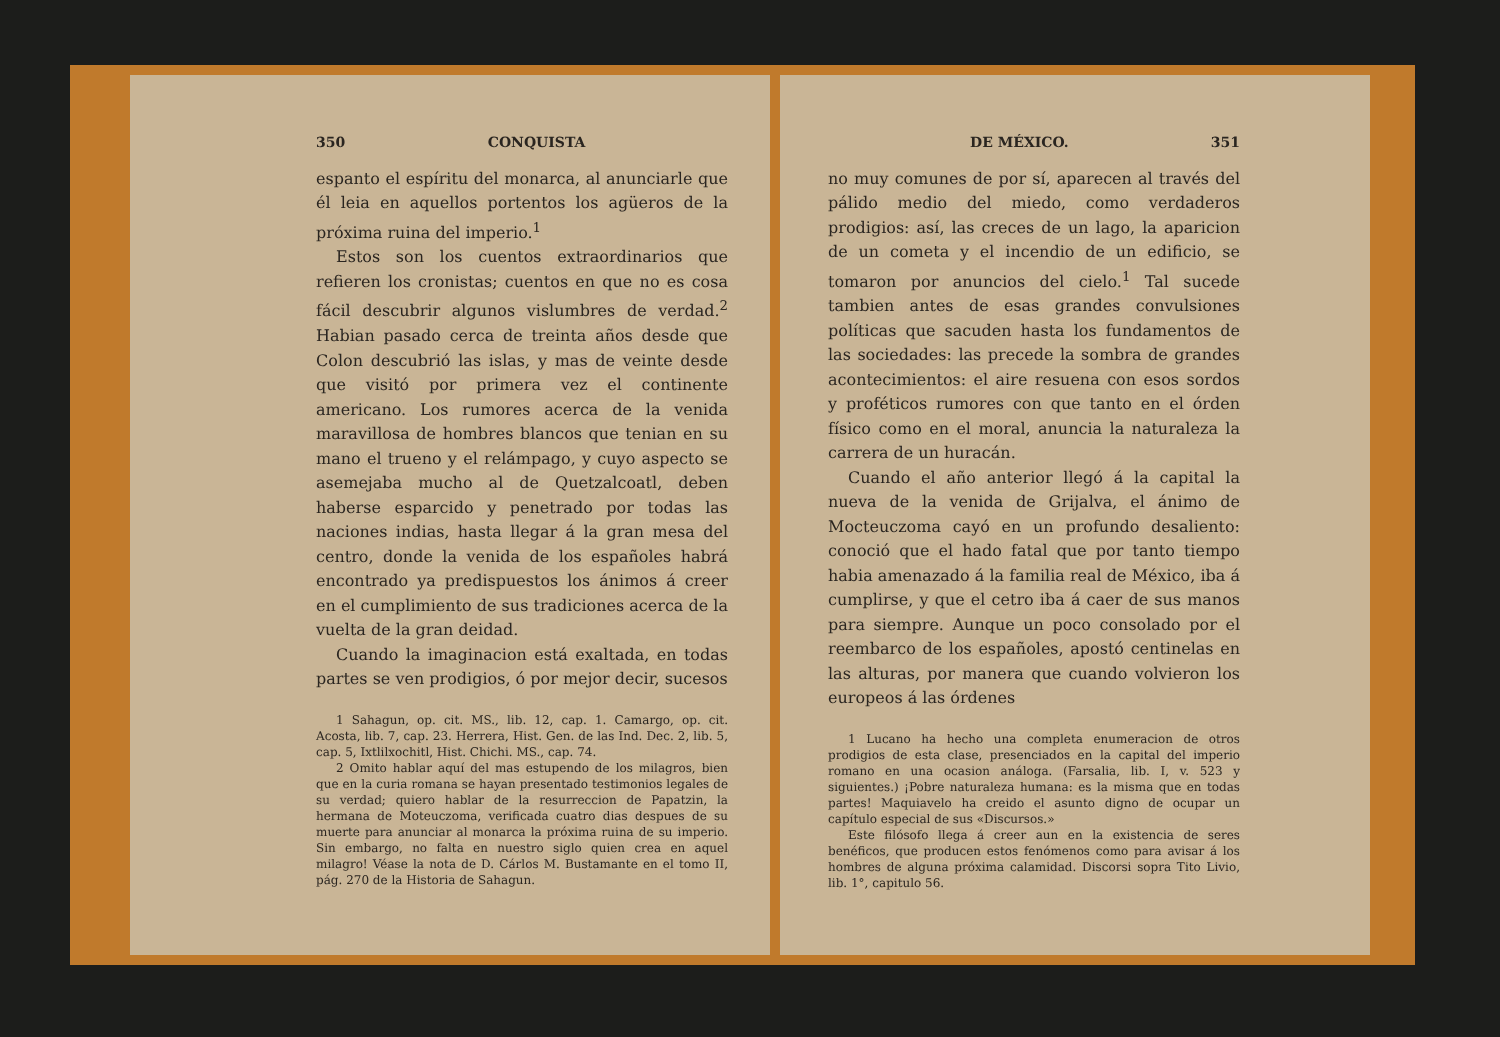350 CONQUISTA
espanto el espíritu del monarca, al anunciarle que él leia en aquellos portentos los agüeros de la próxima ruina del imperio.<sup>1</sup>
Estos son los cuentos extraordinarios que refieren los cronistas; cuentos en que no es cosa fácil descubrir algunos vislumbres de verdad.<sup>2</sup> Habian pasado cerca de treinta años desde que Colon descubrió las islas, y mas de veinte desde que visitó por primera vez el continente americano. Los rumores acerca de la venida maravillosa de hombres blancos que tenian en su mano el trueno y el relámpago, y cuyo aspecto se asemejaba mucho al de Quetzalcoatl, deben haberse esparcido y penetrado por todas las naciones indias, hasta llegar á la gran mesa del centro, donde la venida de los españoles habrá encontrado ya predispuestos los ánimos á creer en el cumplimiento de sus tradiciones acerca de la vuelta de la gran deidad.
Cuando la imaginacion está exaltada, en todas partes se ven prodigios, ó por mejor decir, sucesos
1 Sahagun, op. cit. MS., lib. 12, cap. 1. Camargo, op. cit. Acosta, lib. 7, cap. 23. Herrera, Hist. Gen. de las Ind. Dec. 2, lib. 5, cap. 5, Ixtlilxochitl, Hist. Chichi. MS., cap. 74.
2 Omito hablar aquí del mas estupendo de los milagros, bien que en la curia romana se hayan presentado testimonios legales de su verdad; quiero hablar de la resurreccion de Papatzin, la hermana de Moteuczoma, verificada cuatro dias despues de su muerte para anunciar al monarca la próxima ruina de su imperio. Sin embargo, no falta en nuestro siglo quien crea en aquel milagro! Véase la nota de D. Cárlos M. Bustamante en el tomo II, pág. 270 de la Historia de Sahagun.
DE MÉXICO. 351
no muy comunes de por sí, aparecen al través del pálido medio del miedo, como verdaderos prodigios: así, las creces de un lago, la aparicion de un cometa y el incendio de un edificio, se tomaron por anuncios del cielo.<sup>1</sup> Tal sucede tambien antes de esas grandes convulsiones políticas que sacuden hasta los fundamentos de las sociedades: las precede la sombra de grandes acontecimientos: el aire resuena con esos sordos y proféticos rumores con que tanto en el órden físico como en el moral, anuncia la naturaleza la carrera de un huracán.
Cuando el año anterior llegó á la capital la nueva de la venida de Grijalva, el ánimo de Mocteuczoma cayó en un profundo desaliento: conoció que el hado fatal que por tanto tiempo habia amenazado á la familia real de México, iba á cumplirse, y que el cetro iba á caer de sus manos para siempre. Aunque un poco consolado por el reembarco de los españoles, apostó centinelas en las alturas, por manera que cuando volvieron los europeos á las órdenes
1 Lucano ha hecho una completa enumeracion de otros prodigios de esta clase, presenciados en la capital del imperio romano en una ocasion análoga. (Farsalia, lib. I, v. 523 y siguientes.) ¡Pobre naturaleza humana: es la misma que en todas partes! Maquiavelo ha creido el asunto digno de ocupar un capítulo especial de sus «Discursos.»
Este filósofo llega á creer aun en la existencia de seres benéficos, que producen estos fenómenos como para avisar á los hombres de alguna próxima calamidad. Discorsi sopra Tito Livio, lib. 1°, capitulo 56.